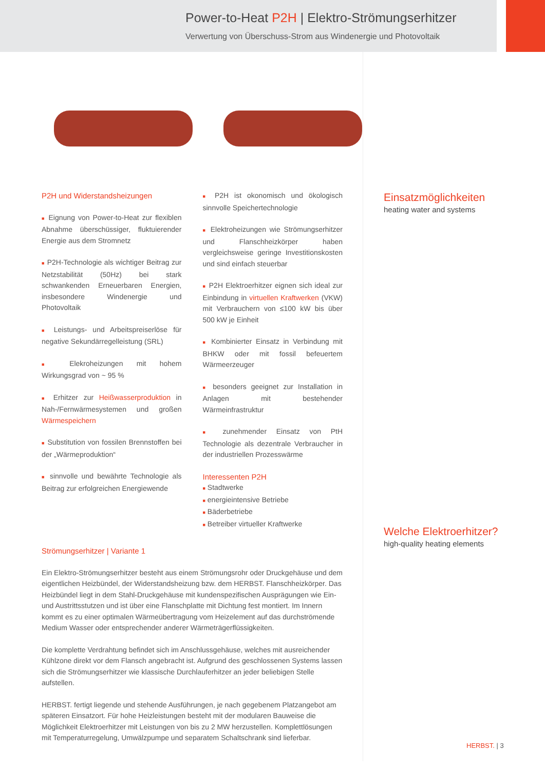Power-to-Heat P2H | Elektro-Strömungserhitzer
Verwertung von Überschuss-Strom aus Windenergie und Photovoltaik
P2H und Widerstandsheizungen
■ Eignung von Power-to-Heat zur flexiblen Abnahme überschüssiger, fluktuierender Energie aus dem Stromnetz
■ P2H-Technologie als wichtiger Beitrag zur Netzstabilität (50Hz) bei stark schwankenden Erneuerbaren Energien, insbesondere Windenergie und Photovoltaik
■ Leistungs- und Arbeitspreiserlöse für negative Sekundärregelleistung (SRL)
■ Elekroheizungen mit hohem Wirkungsgrad von ~ 95 %
■ Erhitzer zur Heißwasserproduktion in Nah-/Fernwärmesystemen und großen Wärmespeichern
■ Substitution von fossilen Brennstoffen bei der „Wärmeproduktion“
■ sinnvolle und bewährte Technologie als Beitrag zur erfolgreichen Energiewende
■ P2H ist okonomisch und ökologisch sinnvolle Speichertechnologie
■ Elektroheizungen wie Strömungserhitzer und Flanschheizkörper haben vergleichsweise geringe Investitionskosten und sind einfach steuerbar
■ P2H Elektroerhitzer eignen sich ideal zur Einbindung in virtuellen Kraftwerken (VKW) mit Verbrauchern von ≤100 kW bis über 500 kW je Einheit
■ Kombinierter Einsatz in Verbindung mit BHKW oder mit fossil befeuertem Wärmeerzeuger
■ besonders geeignet zur Installation in Anlagen mit bestehender Wärmeinfrastruktur
■ zunehmender Einsatz von PtH Technologie als dezentrale Verbraucher in der industriellen Prozesswärme
Interessenten P2H
■ Stadtwerke
■ energieintensive Betriebe
■ Bäderbetriebe
■ Betreiber virtueller Kraftwerke
Strömungserhitzer | Variante 1
Ein Elektro-Strömungserhitzer besteht aus einem Strömungsrohr oder Druckgehäuse und dem eigentlichen Heizbündel, der Widerstandsheizung bzw. dem HERBST. Flanschheizkörper. Das Heizbündel liegt in dem Stahl-Druckgehäuse mit kundenspezifischen Ausprägungen wie Ein- und Austrittsstutzen und ist über eine Flanschplatte mit Dichtung fest montiert. Im Innern kommt es zu einer optimalen Wärmeübertragung vom Heizelement auf das durchströmende Medium Wasser oder entsprechender anderer Wärmeträgerflüssigkeiten.
Die komplette Verdrahtung befindet sich im Anschlussgehäuse, welches mit ausreichender Kühlzone direkt vor dem Flansch angebracht ist. Aufgrund des geschlossenen Systems lassen sich die Strömungserhitzer wie klassische Durchlauferhitzer an jeder beliebigen Stelle aufstellen.
HERBST. fertigt liegende und stehende Ausführungen, je nach gegebenem Platzangebot am späteren Einsatzort. Für hohe Heizleistungen besteht mit der modularen Bauweise die Möglichkeit Elektroerhitzer mit Leistungen von bis zu 2 MW herzustellen. Komplettlösungen mit Temperaturregelung, Umwälzpumpe und separatem Schaltschrank sind lieferbar.
Einsatzmöglichkeiten
heating water and systems
Welche Elektroerhitzer?
high-quality heating elements
HERBST. | 3